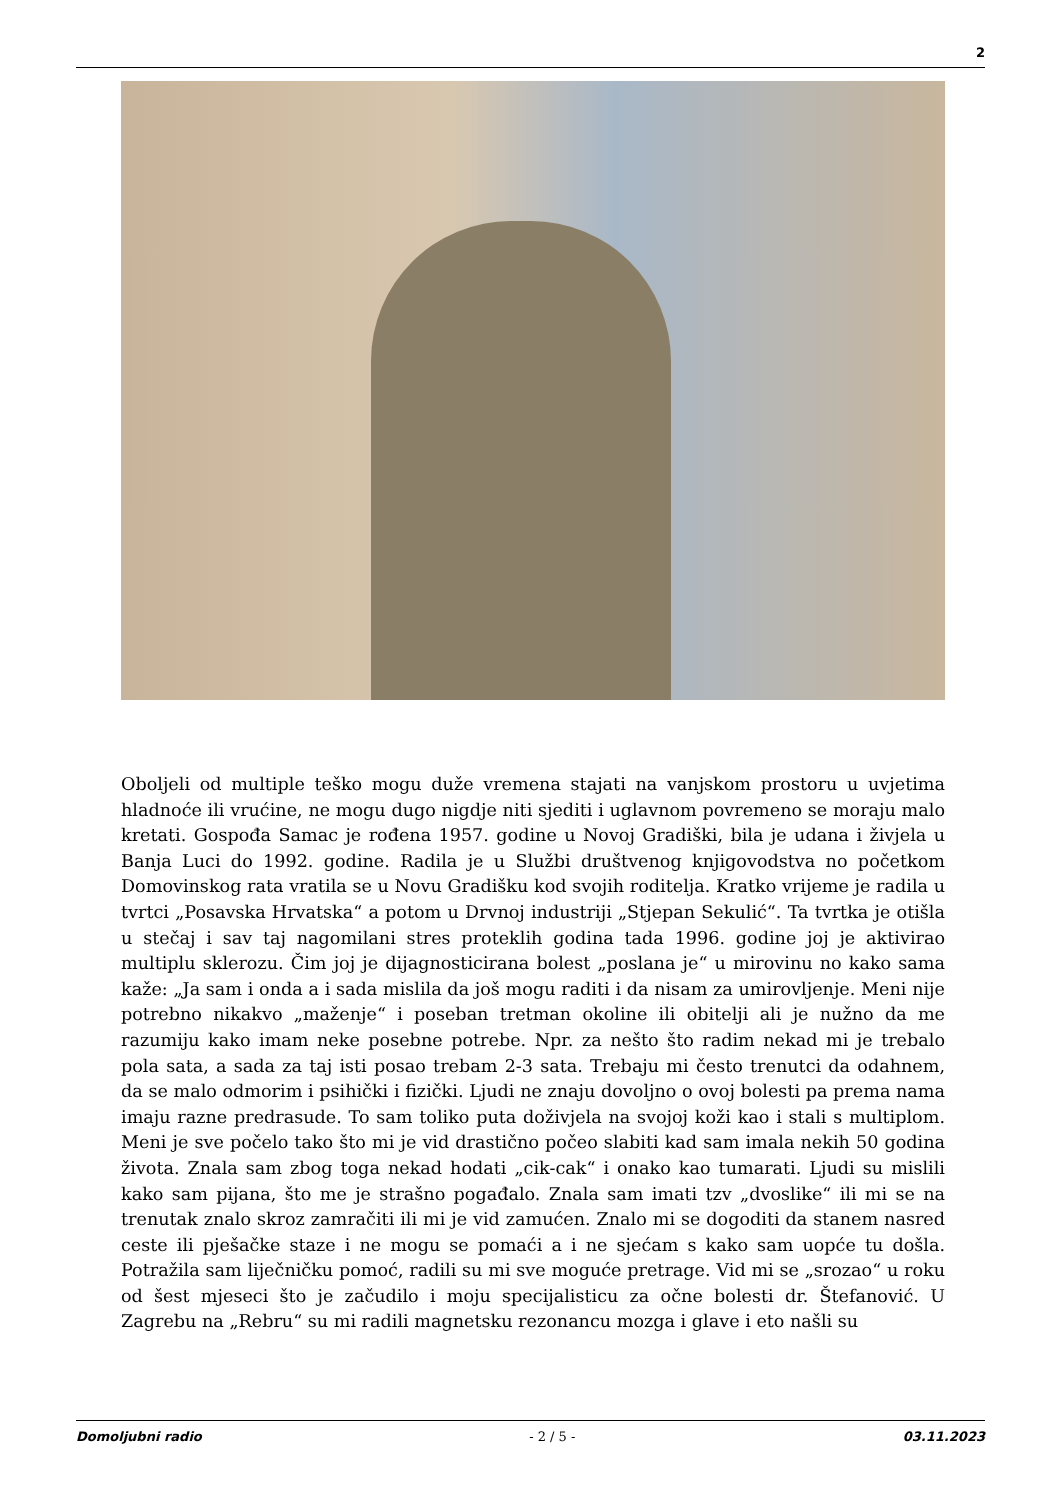2
Oboljeli od multiple teško mogu duže vremena stajati na vanjskom prostoru u uvjetima hladnoće ili vrućine, ne mogu dugo nigdje niti sjediti i uglavnom povremeno se moraju malo kretati. Gospođa Samac je rođena 1957. godine u Novoj Gradiški, bila je udana i živjela u Banja Luci do 1992. godine. Radila je u Službi društvenog knjigovodstva no početkom Domovinskog rata vratila se u Novu Gradišku kod svojih roditelja. Kratko vrijeme je radila u tvrtci „Posavska Hrvatska“ a potom u Drvnoj industriji „Stjepan Sekulić“. Ta tvrtka je otišla u stečaj i sav taj nagomilani stres proteklih godina tada 1996. godine joj je aktivirao multiplu sklerozu. Čim joj je dijagnosticirana bolest „poslana je“ u mirovinu no kako sama kaže: „Ja sam i onda a i sada mislila da još mogu raditi i da nisam za umirovljenje. Meni nije potrebno nikakvo „maženje“ i poseban tretman okoline ili obitelji ali je nužno da me razumiju kako imam neke posebne potrebe. Npr. za nešto što radim nekad mi je trebalo pola sata, a sada za taj isti posao trebam 2-3 sata. Trebaju mi često trenutci da odahnem, da se malo odmorim i psihički i fizički. Ljudi ne znaju dovoljno o ovoj bolesti pa prema nama imaju razne predrasude. To sam toliko puta doživjela na svojoj koži kao i stali s multiplom. Meni je sve počelo tako što mi je vid drastično počeo slabiti kad sam imala nekih 50 godina života. Znala sam zbog toga nekad hodati „cik-cak“ i onako kao tumarati. Ljudi su mislili kako sam pijana, što me je strašno pogađalo. Znala sam imati tzv „dvoslike“ ili mi se na trenutak znalo skroz zamračiti ili mi je vid zamućen. Znalo mi se dogoditi da stanem nasred ceste ili pješačke staze i ne mogu se pomaći a i ne sjećam s kako sam uopće tu došla. Potražila sam liječničku pomoć, radili su mi sve moguće pretrage. Vid mi se „srozao“ u roku od šest mjeseci što je začudilo i moju specijalisticu za očne bolesti dr. Štefanović. U Zagrebu na „Rebru“ su mi radili magnetsku rezonancu mozga i glave i eto našli su
Domoljubni radio - 2 / 5 - 03.11.2023